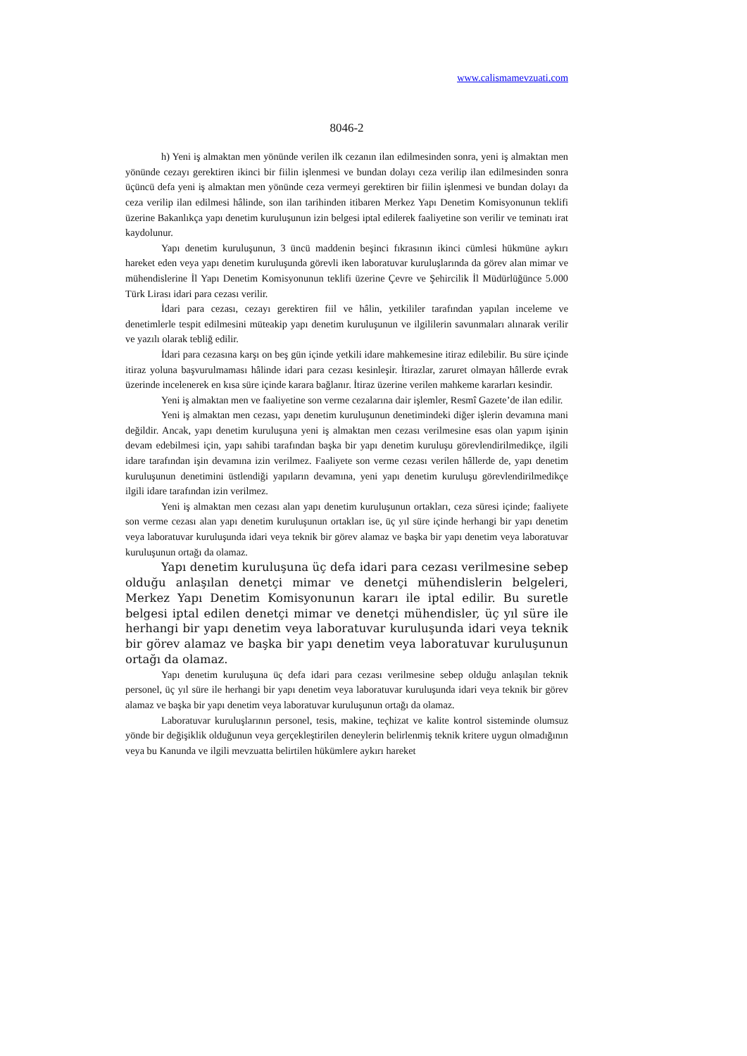www.calismamevzuati.com
8046-2
h) Yeni iş almaktan men yönünde verilen ilk cezanın ilan edilmesinden sonra, yeni iş almaktan men yönünde cezayı gerektiren ikinci bir fiilin işlenmesi ve bundan dolayı ceza verilip ilan edilmesinden sonra üçüncü defa yeni iş almaktan men yönünde ceza vermeyi gerektiren bir fiilin işlenmesi ve bundan dolayı da ceza verilip ilan edilmesi hâlinde, son ilan tarihinden itibaren Merkez Yapı Denetim Komisyonunun teklifi üzerine Bakanlıkça yapı denetim kuruluşunun izin belgesi iptal edilerek faaliyetine son verilir ve teminatı irat kaydolunur.
Yapı denetim kuruluşunun, 3 üncü maddenin beşinci fıkrasının ikinci cümlesi hükmüne aykırı hareket eden veya yapı denetim kuruluşunda görevli iken laboratuvar kuruluşlarında da görev alan mimar ve mühendislerine İl Yapı Denetim Komisyonunun teklifi üzerine Çevre ve Şehircilik İl Müdürlüğünce 5.000 Türk Lirası idari para cezası verilir.
İdari para cezası, cezayı gerektiren fiil ve hâlin, yetkililer tarafından yapılan inceleme ve denetimlerle tespit edilmesini müteakip yapı denetim kuruluşunun ve ilgililerin savunmaları alınarak verilir ve yazılı olarak tebliğ edilir.
İdari para cezasına karşı on beş gün içinde yetkili idare mahkemesine itiraz edilebilir. Bu süre içinde itiraz yoluna başvurulmaması hâlinde idari para cezası kesinleşir. İtirazlar, zaruret olmayan hâllerde evrak üzerinde incelenerek en kısa süre içinde karara bağlanır. İtiraz üzerine verilen mahkeme kararları kesindir.
Yeni iş almaktan men ve faaliyetine son verme cezalarına dair işlemler, Resmî Gazete’de ilan edilir.
Yeni iş almaktan men cezası, yapı denetim kuruluşunun denetimindeki diğer işlerin devamına mani değildir. Ancak, yapı denetim kuruluşuna yeni iş almaktan men cezası verilmesine esas olan yapım işinin devam edebilmesi için, yapı sahibi tarafından başka bir yapı denetim kuruluşu görevlendirilmedikçe, ilgili idare tarafından işin devamına izin verilmez. Faaliyete son verme cezası verilen hâllerde de, yapı denetim kuruluşunun denetimini üstlendiği yapıların devamına, yeni yapı denetim kuruluşu görevlendirilmedikçe ilgili idare tarafından izin verilmez.
Yeni iş almaktan men cezası alan yapı denetim kuruluşunun ortakları, ceza süresi içinde; faaliyete son verme cezası alan yapı denetim kuruluşunun ortakları ise, üç yıl süre içinde herhangi bir yapı denetim veya laboratuvar kuruluşunda idari veya teknik bir görev alamaz ve başka bir yapı denetim veya laboratuvar kuruluşunun ortağı da olamaz.
Yapı denetim kuruluşuna üç defa idari para cezası verilmesine sebep olduğu anlaşılan denetçi mimar ve denetçi mühendislerin belgeleri, Merkez Yapı Denetim Komisyonunun kararı ile iptal edilir. Bu suretle belgesi iptal edilen denetçi mimar ve denetçi mühendisler, üç yıl süre ile herhangi bir yapı denetim veya laboratuvar kuruluşunda idari veya teknik bir görev alamaz ve başka bir yapı denetim veya laboratuvar kuruluşunun ortağı da olamaz.
Yapı denetim kuruluşuna üç defa idari para cezası verilmesine sebep olduğu anlaşılan teknik personel, üç yıl süre ile herhangi bir yapı denetim veya laboratuvar kuruluşunda idari veya teknik bir görev alamaz ve başka bir yapı denetim veya laboratuvar kuruluşunun ortağı da olamaz.
Laboratuvar kuruluşlarının personel, tesis, makine, teçhizat ve kalite kontrol sisteminde olumsuz yönde bir değişiklik olduğunun veya gerçekleştirilen deneylerin belirlenmiş teknik kritere uygun olmadığının veya bu Kanunda ve ilgili mevzuatta belirtilen hükümlere aykırı hareket